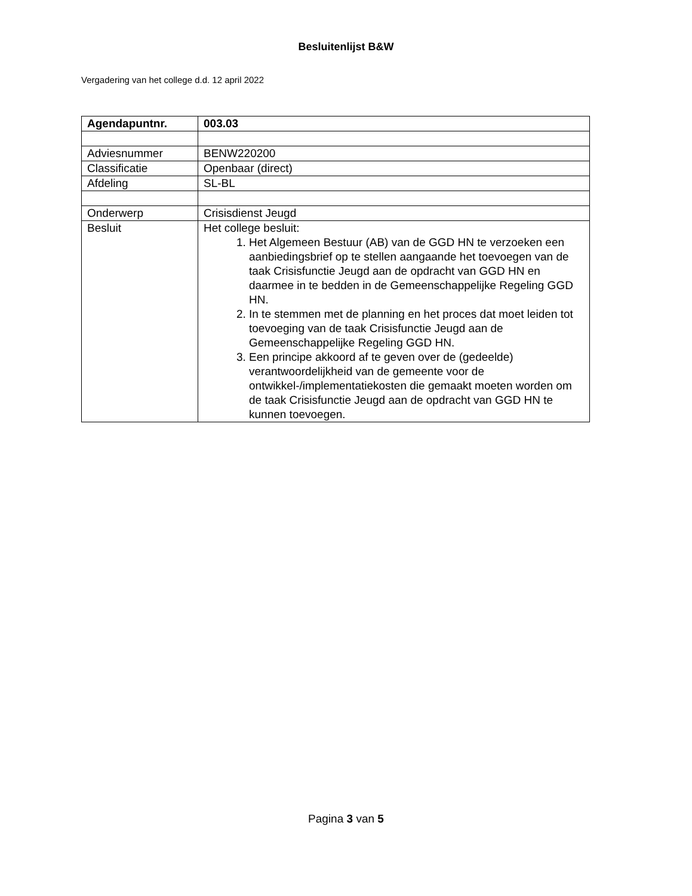Besluitenlijst B&W
Vergadering van het college d.d. 12 april 2022
| Agendapuntnr. | 003.03 |
| Adviesnummer | BENW220200 |
| Classificatie | Openbaar (direct) |
| Afdeling | SL-BL |
| Onderwerp | Crisisdienst Jeugd |
| Besluit | Het college besluit: 1. Het Algemeen Bestuur (AB) van de GGD HN te verzoeken een aanbiedingsbrief op te stellen aangaande het toevoegen van de taak Crisisfunctie Jeugd aan de opdracht van GGD HN en daarmee in te bedden in de Gemeenschappelijke Regeling GGD HN. 2. In te stemmen met de planning en het proces dat moet leiden tot toevoeging van de taak Crisisfunctie Jeugd aan de Gemeenschappelijke Regeling GGD HN. 3. Een principe akkoord af te geven over de (gedeelde) verantwoordelijkheid van de gemeente voor de ontwikkel-/implementatiekosten die gemaakt moeten worden om de taak Crisisfunctie Jeugd aan de opdracht van GGD HN te kunnen toevoegen. |
Pagina 3 van 5